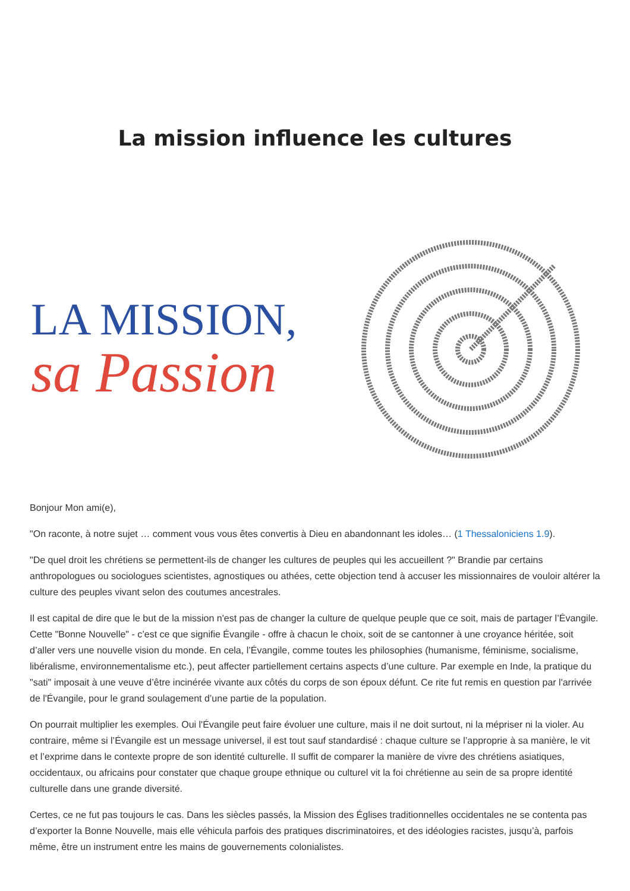La mission influence les cultures
LA MISSION,
sa Passion
Bonjour Mon ami(e),
"On raconte, à notre sujet … comment vous vous êtes convertis à Dieu en abandonnant les idoles… (1 Thessaloniciens 1.9).
"De quel droit les chrétiens se permettent-ils de changer les cultures de peuples qui les accueillent ?" Brandie par certains anthropologues ou sociologues scientistes, agnostiques ou athées, cette objection tend à accuser les missionnaires de vouloir altérer la culture des peuples vivant selon des coutumes ancestrales.
Il est capital de dire que le but de la mission n'est pas de changer la culture de quelque peuple que ce soit, mais de partager l’Évangile. Cette "Bonne Nouvelle" - c’est ce que signifie Évangile - offre à chacun le choix, soit de se cantonner à une croyance héritée, soit d’aller vers une nouvelle vision du monde. En cela, l’Évangile, comme toutes les philosophies (humanisme, féminisme, socialisme, libéralisme, environnementalisme etc.), peut affecter partiellement certains aspects d’une culture. Par exemple en Inde, la pratique du "sati" imposait à une veuve d’être incinérée vivante aux côtés du corps de son époux défunt. Ce rite fut remis en question par l'arrivée de l'Évangile, pour le grand soulagement d’une partie de la population.
On pourrait multiplier les exemples. Oui l'Évangile peut faire évoluer une culture, mais il ne doit surtout, ni la mépriser ni la violer. Au contraire, même si l’Évangile est un message universel, il est tout sauf standardisé : chaque culture se l’approprie à sa manière, le vit et l’exprime dans le contexte propre de son identité culturelle. Il suffit de comparer la manière de vivre des chrétiens asiatiques, occidentaux, ou africains pour constater que chaque groupe ethnique ou culturel vit la foi chrétienne au sein de sa propre identité culturelle dans une grande diversité.
Certes, ce ne fut pas toujours le cas. Dans les siècles passés, la Mission des Églises traditionnelles occidentales ne se contenta pas d’exporter la Bonne Nouvelle, mais elle véhicula parfois des pratiques discriminatoires, et des idéologies racistes, jusqu’à, parfois même, être un instrument entre les mains de gouvernements colonialistes.